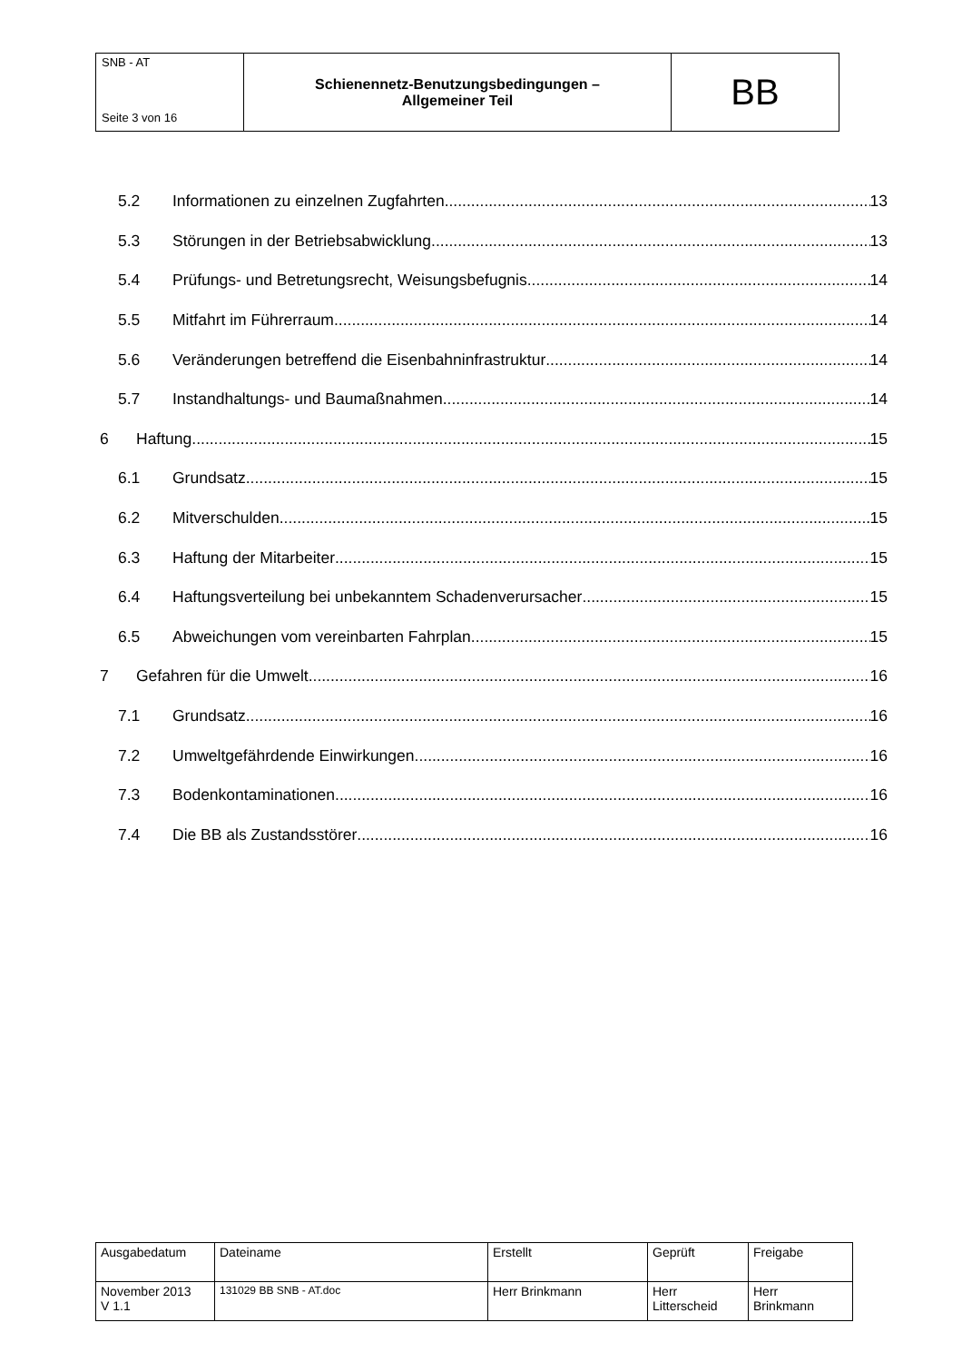| SNB - AT Seite 3 von 16 | Schienennetz-Benutzungsbedingungen – Allgemeiner Teil | BB |
5.2 Informationen zu einzelnen Zugfahrten 13
5.3 Störungen in der Betriebsabwicklung 13
5.4 Prüfungs- und Betretungsrecht, Weisungsbefugnis 14
5.5 Mitfahrt im Führerraum 14
5.6 Veränderungen betreffend die Eisenbahninfrastruktur 14
5.7 Instandhaltungs- und Baumaßnahmen 14
6 Haftung 15
6.1 Grundsatz 15
6.2 Mitverschulden 15
6.3 Haftung der Mitarbeiter 15
6.4 Haftungsverteilung bei unbekanntem Schadenverursacher 15
6.5 Abweichungen vom vereinbarten Fahrplan 15
7 Gefahren für die Umwelt 16
7.1 Grundsatz 16
7.2 Umweltgefährdende Einwirkungen 16
7.3 Bodenkontaminationen 16
7.4 Die BB als Zustandsstörer 16
| Ausgabedatum | Dateiname | Erstellt | Geprüft | Freigabe |
| November 2013 V 1.1 | 131029 BB SNB - AT.doc | Herr Brinkmann | Herr Litterscheid | Herr Brinkmann |